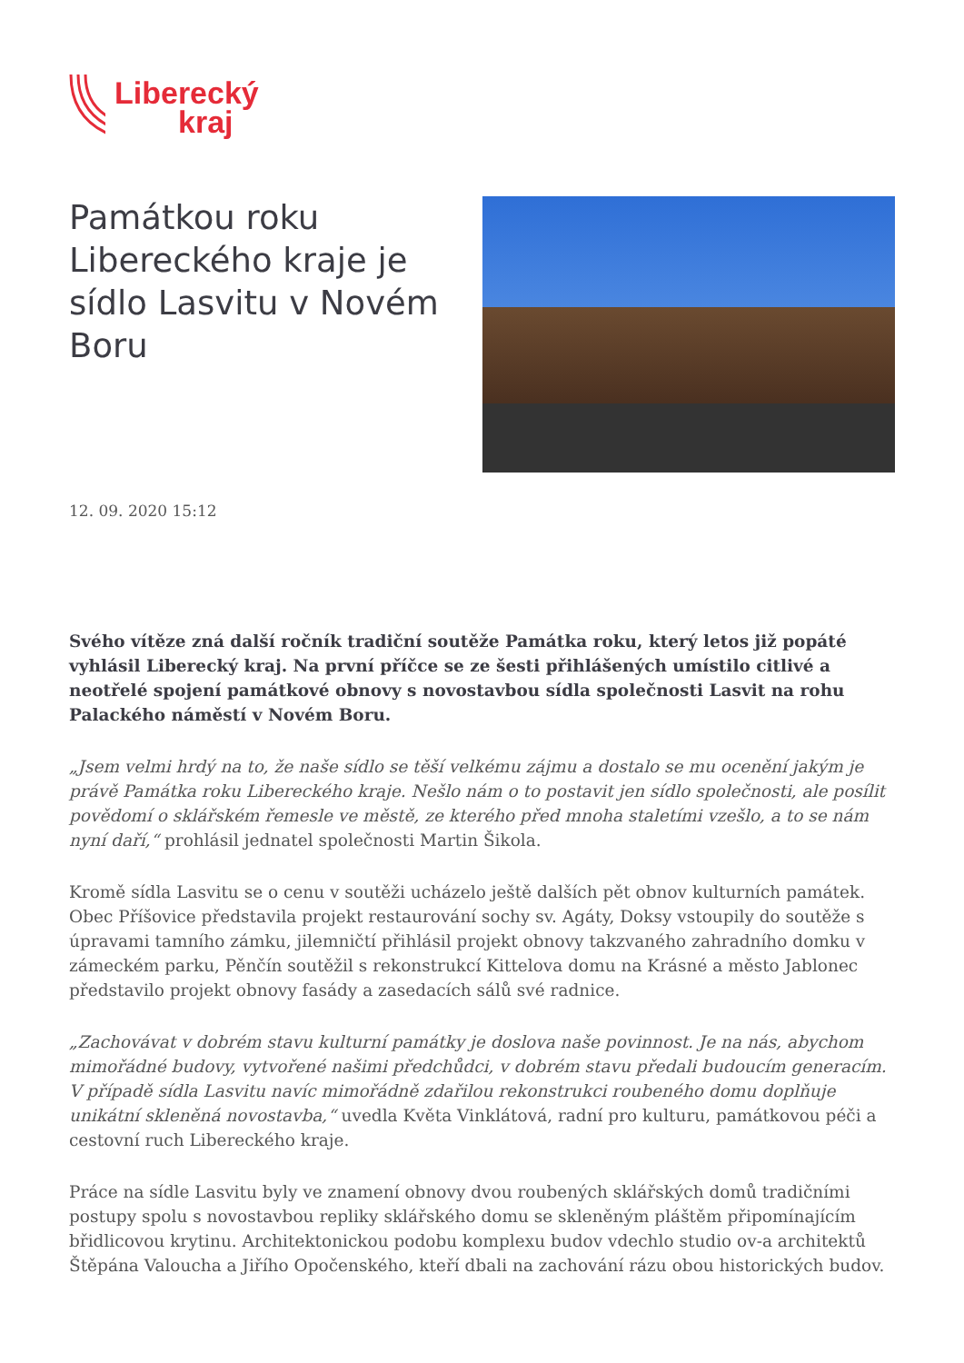Liberecký
kraj
Památkou roku Libereckého kraje je sídlo Lasvitu v Novém Boru
12. 09. 2020 15:12
Svého vítěze zná další ročník tradiční soutěže Památka roku, který letos již popáté vyhlásil Liberecký kraj. Na první příčce se ze šesti přihlášených umístilo citlivé a neotřelé spojení památkové obnovy s novostavbou sídla společnosti Lasvit na rohu Palackého náměstí v Novém Boru.
„Jsem velmi hrdý na to, že naše sídlo se těší velkému zájmu a dostalo se mu ocenění jakým je právě Památka roku Libereckého kraje. Nešlo nám o to postavit jen sídlo společnosti, ale posílit povědomí o sklářském řemesle ve městě, ze kterého před mnoha staletími vzešlo, a to se nám nyní daří,“ prohlásil jednatel společnosti Martin Šikola.
Kromě sídla Lasvitu se o cenu v soutěži ucházelo ještě dalších pět obnov kulturních památek. Obec Příšovice představila projekt restaurování sochy sv. Agáty, Doksy vstoupily do soutěže s úpravami tamního zámku, jilemničtí přihlásil projekt obnovy takzvaného zahradního domku v zámeckém parku, Pěnčín soutěžil s rekonstrukcí Kittelova domu na Krásné a město Jablonec představilo projekt obnovy fasády a zasedacích sálů své radnice.
„Zachovávat v dobrém stavu kulturní památky je doslova naše povinnost. Je na nás, abychom mimořádné budovy, vytvořené našimi předchůdci, v dobrém stavu předali budoucím generacím. V případě sídla Lasvitu navíc mimořádně zdařilou rekonstrukci roubeného domu doplňuje unikátní skleněná novostavba,“ uvedla Květa Vinklátová, radní pro kulturu, památkovou péči a cestovní ruch Libereckého kraje.
Práce na sídle Lasvitu byly ve znamení obnovy dvou roubených sklářských domů tradičními postupy spolu s novostavbou repliky sklářského domu se skleněným pláštěm připomínajícím břidlicovou krytinu. Architektonickou podobu komplexu budov vdechlo studio ov-a architektů Štěpána Valoucha a Jiřího Opočenského, kteří dbali na zachování rázu obou historických budov.